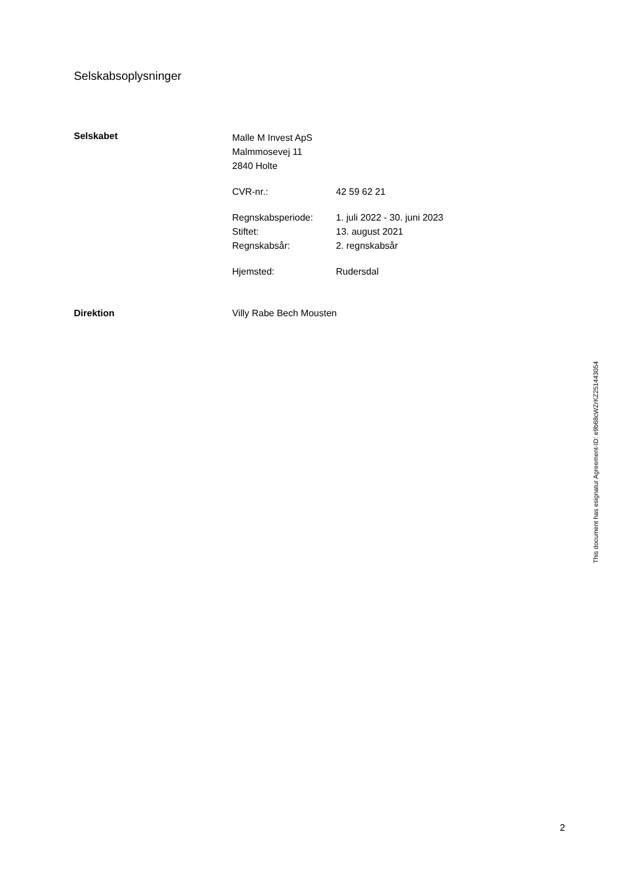Selskabsoplysninger
Selskabet
Malle M Invest ApS
Malmmosevej 11
2840 Holte
CVR-nr.: 42 59 62 21
Regnskabsperiode: 1. juli 2022 - 30. juni 2023
Stiftet: 13. august 2021
Regnskabsår: 2. regnskabsår
Hjemsted: Rudersdal
Direktion Villy Rabe Bech Mousten
This document has esignatur Agreement-ID: e9b68cWZrKZ251443054
2